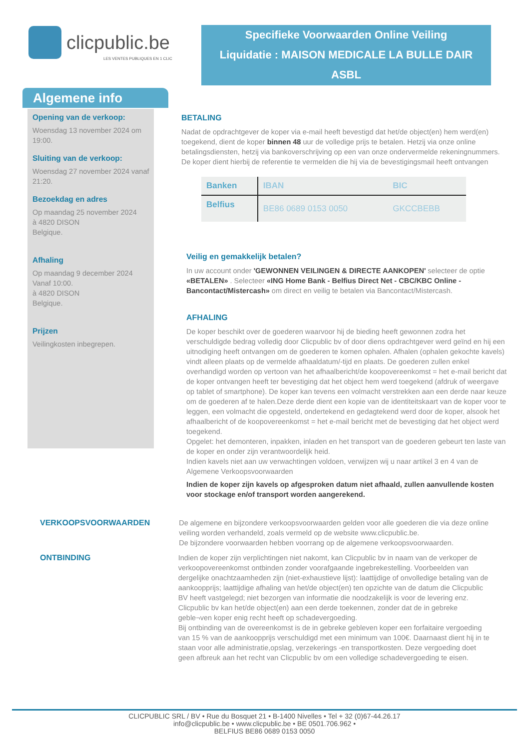clicpublic.be
LES VENTES PUBLIQUES EN 1 CLIC
Specifieke Voorwaarden Online Veiling
Liquidatie : MAISON MEDICALE LA BULLE DAIR
ASBL
Algemene info
Opening van de verkoop:
Woensdag 13 november 2024 om 19:00.
Sluiting van de verkoop:
Woensdag 27 november 2024 vanaf 21:20.
Bezoekdag en adres
Op maandag 25 november 2024
à 4820 DISON
Belgique.
Afhaling
Op maandag 9 december 2024
Vanaf 10:00.
à 4820 DISON
Belgique.
Prijzen
Veilingkosten inbegrepen.
BETALING
Nadat de opdrachtgever de koper via e-mail heeft bevestigd dat het/de object(en) hem werd(en) toegekend, dient de koper binnen 48 uur de volledige prijs te betalen. Hetzij via onze online betalingsdiensten, hetzij via bankoverschrijving op een van onze ondervermelde rekeningnummers. De koper dient hierbij de referentie te vermelden die hij via de bevestigingsmail heeft ontvangen
| Banken | IBAN | BIC |
| --- | --- | --- |
| Belfius | BE86 0689 0153 0050 | GKCCBEBB |
Veilig en gemakkelijk betalen?
In uw account onder 'GEWONNEN VEILINGEN & DIRECTE AANKOPEN' selecteer de optie «BETALEN» . Selecteer «ING Home Bank - Belfius Direct Net - CBC/KBC Online - Bancontact/Mistercash» om direct en veilig te betalen via Bancontact/Mistercash.
AFHALING
De koper beschikt over de goederen waarvoor hij de bieding heeft gewonnen zodra het verschuldigde bedrag volledig door Clicpublic bv of door diens opdrachtgever werd geïnd en hij een uitnodiging heeft ontvangen om de goederen te komen ophalen. Afhalen (ophalen gekochte kavels) vindt alleen plaats op de vermelde afhaaldatum/-tijd en plaats. De goederen zullen enkel overhandigd worden op vertoon van het afhaalbericht/de koopovereenkomst = het e-mail bericht dat de koper ontvangen heeft ter bevestiging dat het object hem werd toegekend (afdruk of weergave op tablet of smartphone). De koper kan tevens een volmacht verstrekken aan een derde naar keuze om de goederen af te halen.Deze derde dient een kopie van de identiteitskaart van de koper voor te leggen, een volmacht die opgesteld, ondertekend en gedagtekend werd door de koper, alsook het afhaalbericht of de koopovereenkomst = het e-mail bericht met de bevestiging dat het object werd toegekend.
Opgelet: het demonteren, inpakken, inladen en het transport van de goederen gebeurt ten laste van de koper en onder zijn verantwoordelijk heid.
Indien kavels niet aan uw verwachtingen voldoen, verwijzen wij u naar artikel 3 en 4 van de Algemene Verkoopsvoorwaarden
Indien de koper zijn kavels op afgesproken datum niet afhaald, zullen aanvullende kosten voor stockage en/of transport worden aangerekend.
VERKOOPSVOORWAARDEN De algemene en bijzondere verkoopsvoorwaarden gelden voor alle goederen die via deze online veiling worden verhandeld, zoals vermeld op de website www.clicpublic.be.
De bijzondere voorwaarden hebben voorrang op de algemene verkoopsvoorwaarden.
ONTBINDING Indien de koper zijn verplichtingen niet nakomt, kan Clicpublic bv in naam van de verkoper de verkoopovereenkomst ontbinden zonder voorafgaande ingebrekestelling. Voorbeelden van dergelijke onachtzaamheden zijn (niet-exhaustieve lijst): laattijdige of onvolledige betaling van de aankoopprijs; laattijdige afhaling van het/de object(en) ten opzichte van de datum die Clicpublic BV heeft vastgelegd; niet bezorgen van informatie die noodzakelijk is voor de levering enz.
Clicpublic bv kan het/de object(en) aan een derde toekennen, zonder dat de in gebreke geble¬ven koper enig recht heeft op schadevergoeding.
Bij ontbinding van de overeenkomst is de in gebreke gebleven koper een forfaitaire vergoeding van 15 % van de aankoopprijs verschuldigd met een minimum van 100€. Daarnaast dient hij in te staan voor alle administratie,opslag, verzekerings -en transportkosten. Deze vergoeding doet geen afbreuk aan het recht van Clicpublic bv om een volledige schadevergoeding te eisen.
CLICPUBLIC SRL / BV • Rue du Bosquet 21 • B-1400 Nivelles • Tel + 32 (0)67-44.26.17
info@clicpublic.be • www.clicpublic.be • BE 0501.706.962 •
BELFIUS BE86 0689 0153 0050